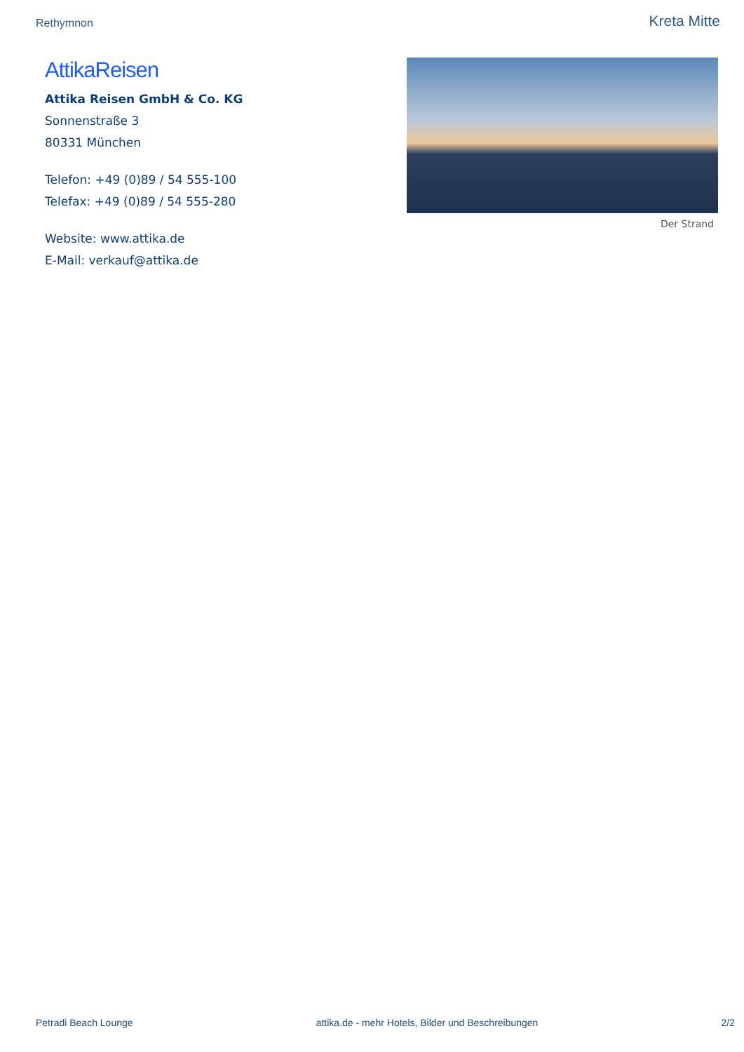Rethymnon Kreta Mitte
AttikaReisen
Attika Reisen GmbH & Co. KG
Sonnenstraße 3
80331 München
Telefon: +49 (0)89 / 54 555-100
Telefax: +49 (0)89 / 54 555-280
Website: www.attika.de
E-Mail: verkauf@attika.de
Der Strand
Petradi Beach Lounge attika.de - mehr Hotels, Bilder und Beschreibungen 2/2